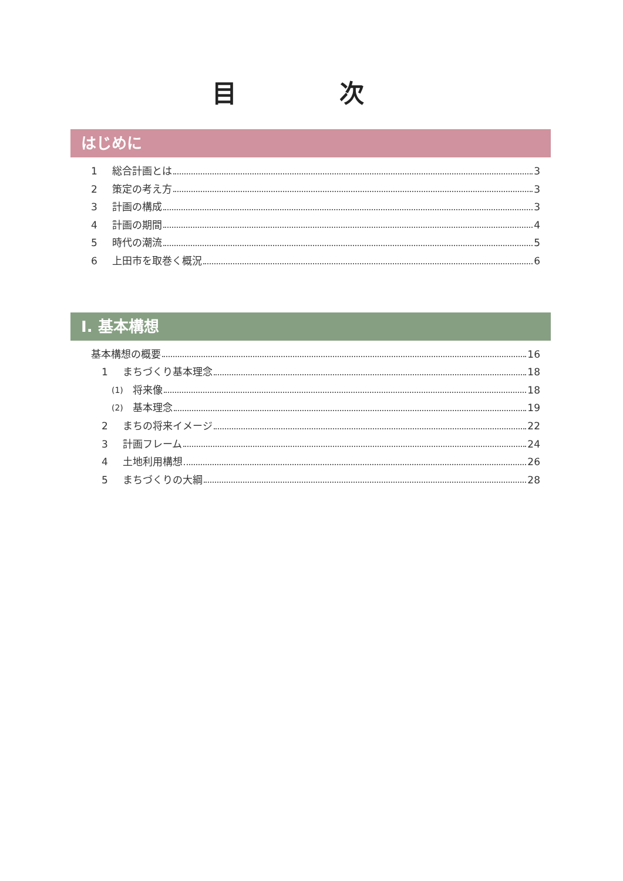目 次
はじめに
1 総合計画とは 3
2 策定の考え方 3
3 計画の構成 3
4 計画の期間 4
5 時代の潮流 5
6 上田市を取巻く概況 6
Ⅰ. 基本構想
基本構想の概要 16
1 まちづくり基本理念 18
(1) 将来像 18
(2) 基本理念 19
2 まちの将来イメージ 22
3 計画フレーム 24
4 土地利用構想 26
5 まちづくりの大綱 28